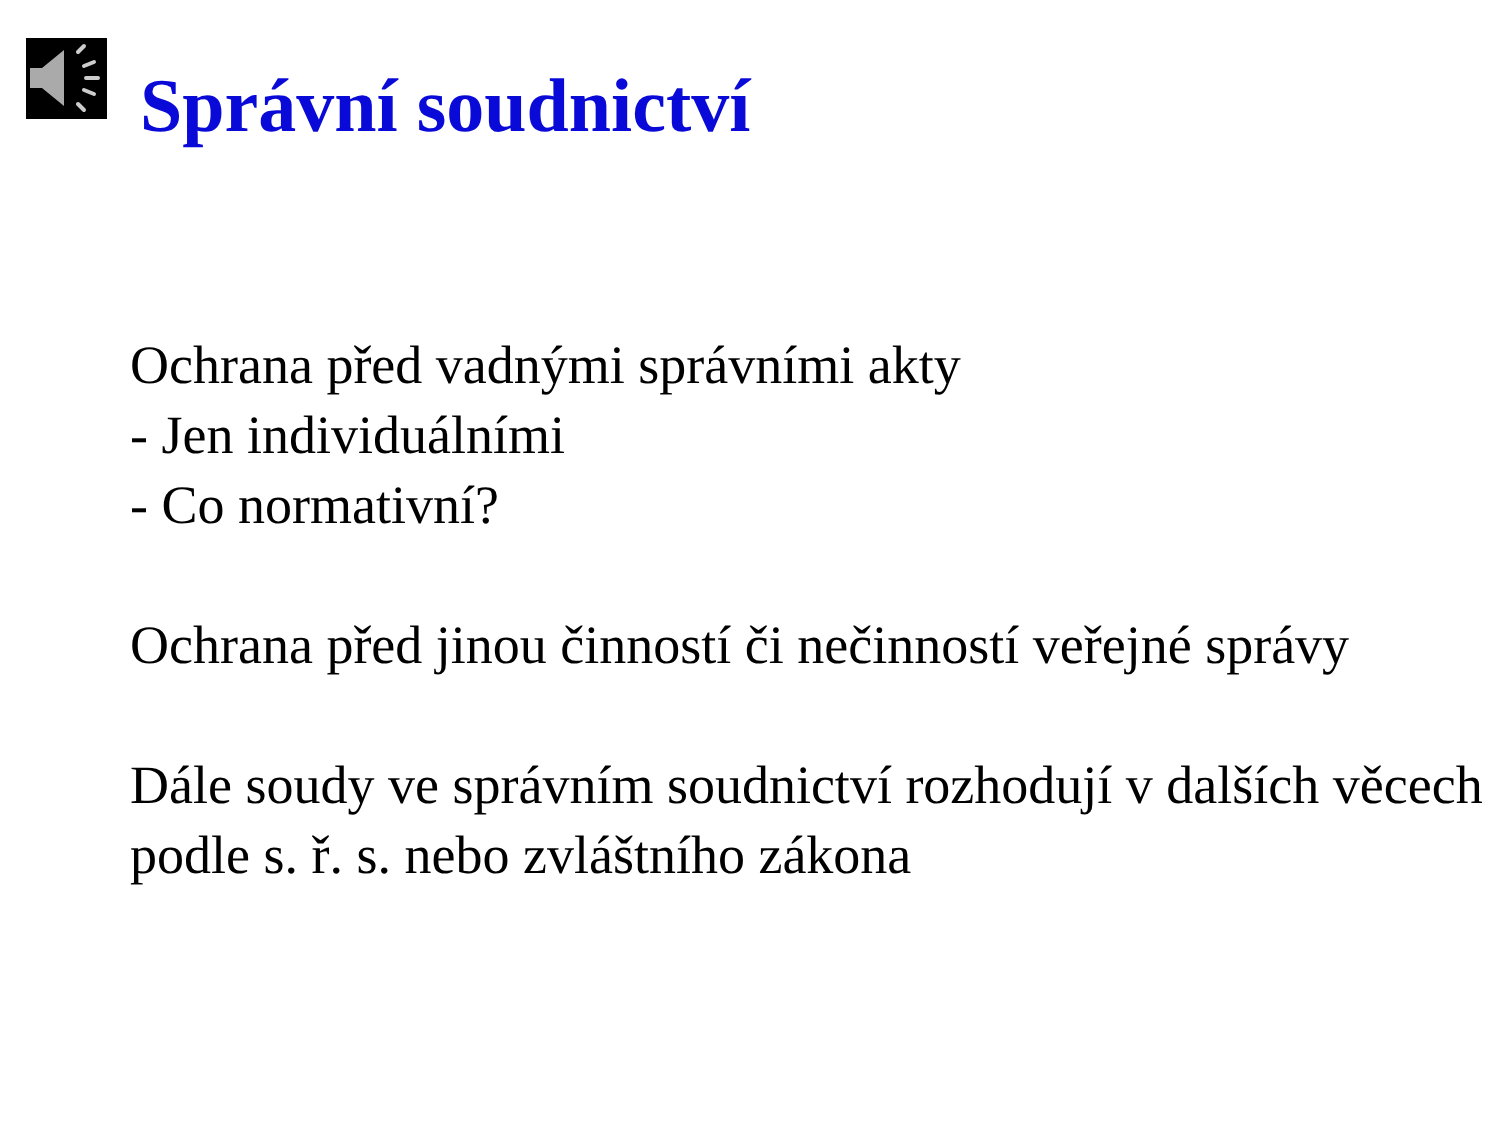Správní soudnictví
Ochrana před vadnými správními akty
- Jen individuálními
- Co normativní?
Ochrana před jinou činností či nečinností veřejné správy
Dále soudy ve správním soudnictví rozhodují v dalších věcech podle s. ř. s. nebo zvláštního zákona